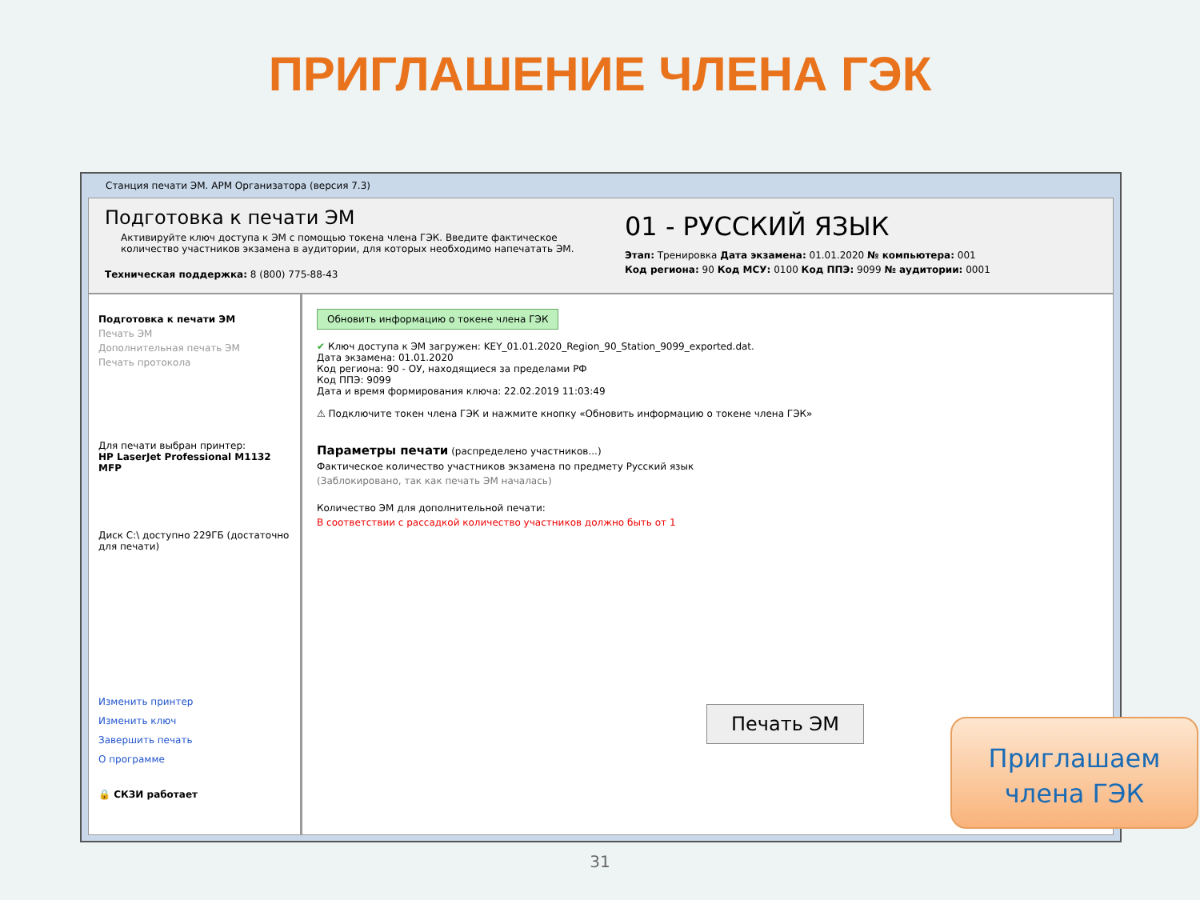ПРИГЛАШЕНИЕ ЧЛЕНА ГЭК
Станция печати ЭМ. АРМ Организатора (версия 7.3)
Подготовка к печати ЭМ
Активируйте ключ доступа к ЭМ с помощью токена члена ГЭК. Введите фактическое количество участников экзамена в аудитории, для которых необходимо напечатать ЭМ.
Техническая поддержка: 8 (800) 775-88-43
01 - РУССКИЙ ЯЗЫК
Этап: Тренировка Дата экзамена: 01.01.2020 № компьютера: 001
Код региона: 90 Код МСУ: 0100 Код ППЭ: 9099 № аудитории: 0001
Подготовка к печати ЭМ
Печать ЭМ
Дополнительная печать ЭМ
Печать протокола
Для печати выбран принтер:
HP LaserJet Professional M1132 MFP
Диск C:\ доступно 229ГБ (достаточно для печати)
Изменить принтер
Изменить ключ
Завершить печать
О программе
🔒 СКЗИ работает
Обновить информацию о токене члена ГЭК
✔ Ключ доступа к ЭМ загружен: KEY_01.01.2020_Region_90_Station_9099_exported.dat.
Дата экзамена: 01.01.2020
Код региона: 90 - ОУ, находящиеся за пределами РФ
Код ППЭ: 9099
Дата и время формирования ключа: 22.02.2019 11:03:49
⚠ Подключите токен члена ГЭК и нажмите кнопку «Обновить информацию о токене члена ГЭК»
Параметры печати (распределено участников...)
Фактическое количество участников экзамена по предмету Русский язык
(Заблокировано, так как печать ЭМ началась)
Количество ЭМ для дополнительной печати:
В соответствии с рассадкой количество участников должно быть от 1
Печать ЭМ
Приглашаем
члена ГЭК
31